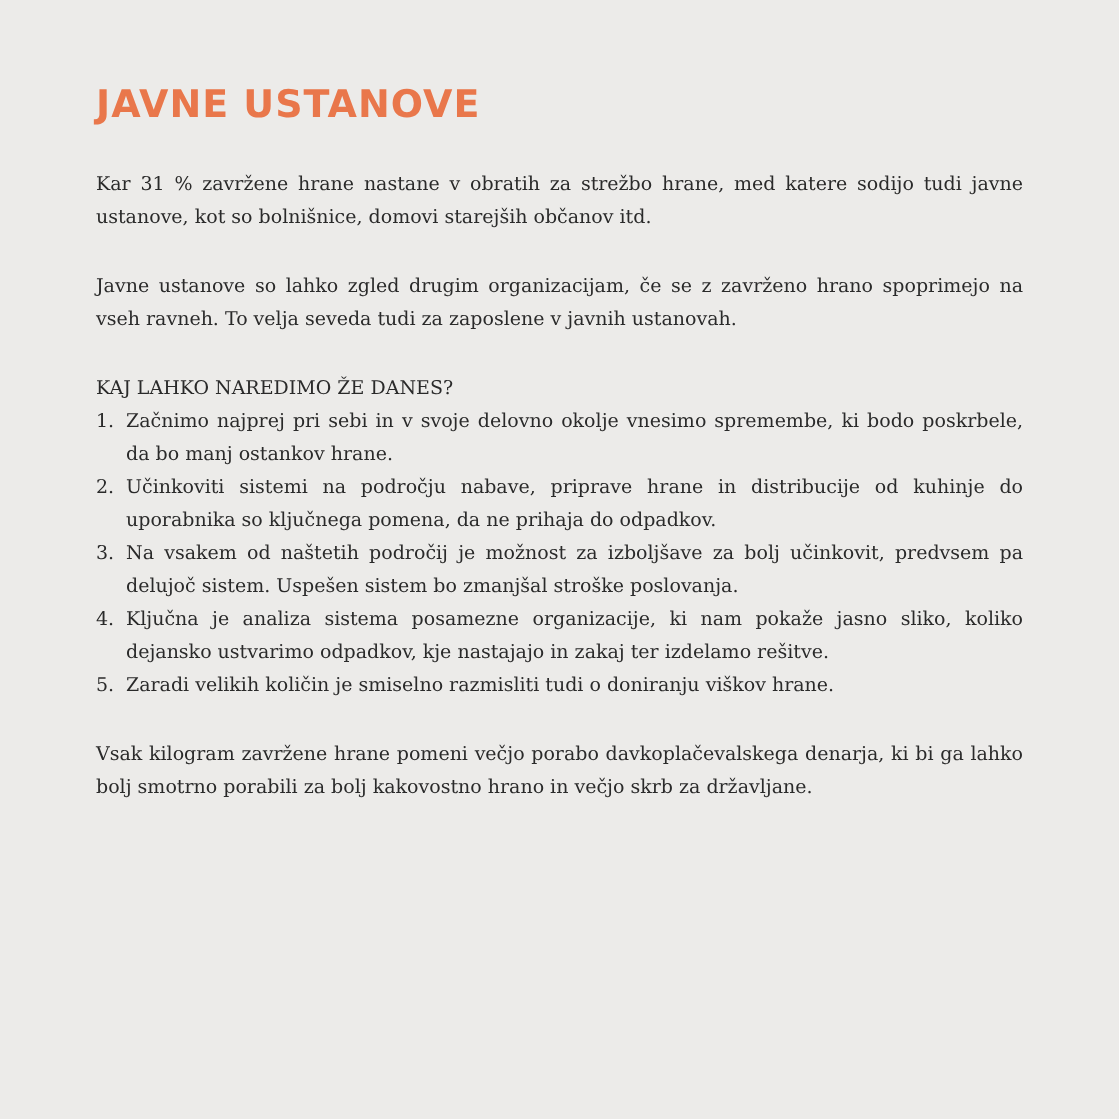JAVNE USTANOVE
Kar 31 % zavržene hrane nastane v obratih za strežbo hrane, med katere sodijo tudi javne ustanove, kot so bolnišnice, domovi starejših občanov itd.
Javne ustanove so lahko zgled drugim organizacijam, če se z zavrženo hrano spoprimejo na vseh ravneh. To velja seveda tudi za zaposlene v javnih ustanovah.
KAJ LAHKO NAREDIMO ŽE DANES?
1. Začnimo najprej pri sebi in v svoje delovno okolje vnesimo spremembe, ki bodo poskrbele, da bo manj ostankov hrane.
2. Učinkoviti sistemi na področju nabave, priprave hrane in distribucije od kuhinje do uporabnika so ključnega pomena, da ne prihaja do odpadkov.
3. Na vsakem od naštetih področij je možnost za izboljšave za bolj učinkovit, predvsem pa delujoč sistem. Uspešen sistem bo zmanjšal stroške poslovanja.
4. Ključna je analiza sistema posamezne organizacije, ki nam pokaže jasno sliko, koliko dejansko ustvarimo odpadkov, kje nastajajo in zakaj ter izdelamo rešitve.
5. Zaradi velikih količin je smiselno razmisliti tudi o doniranju viškov hrane.
Vsak kilogram zavržene hrane pomeni večjo porabo davkoplačevalskega denarja, ki bi ga lahko bolj smotrno porabili za bolj kakovostno hrano in večjo skrb za državljane.